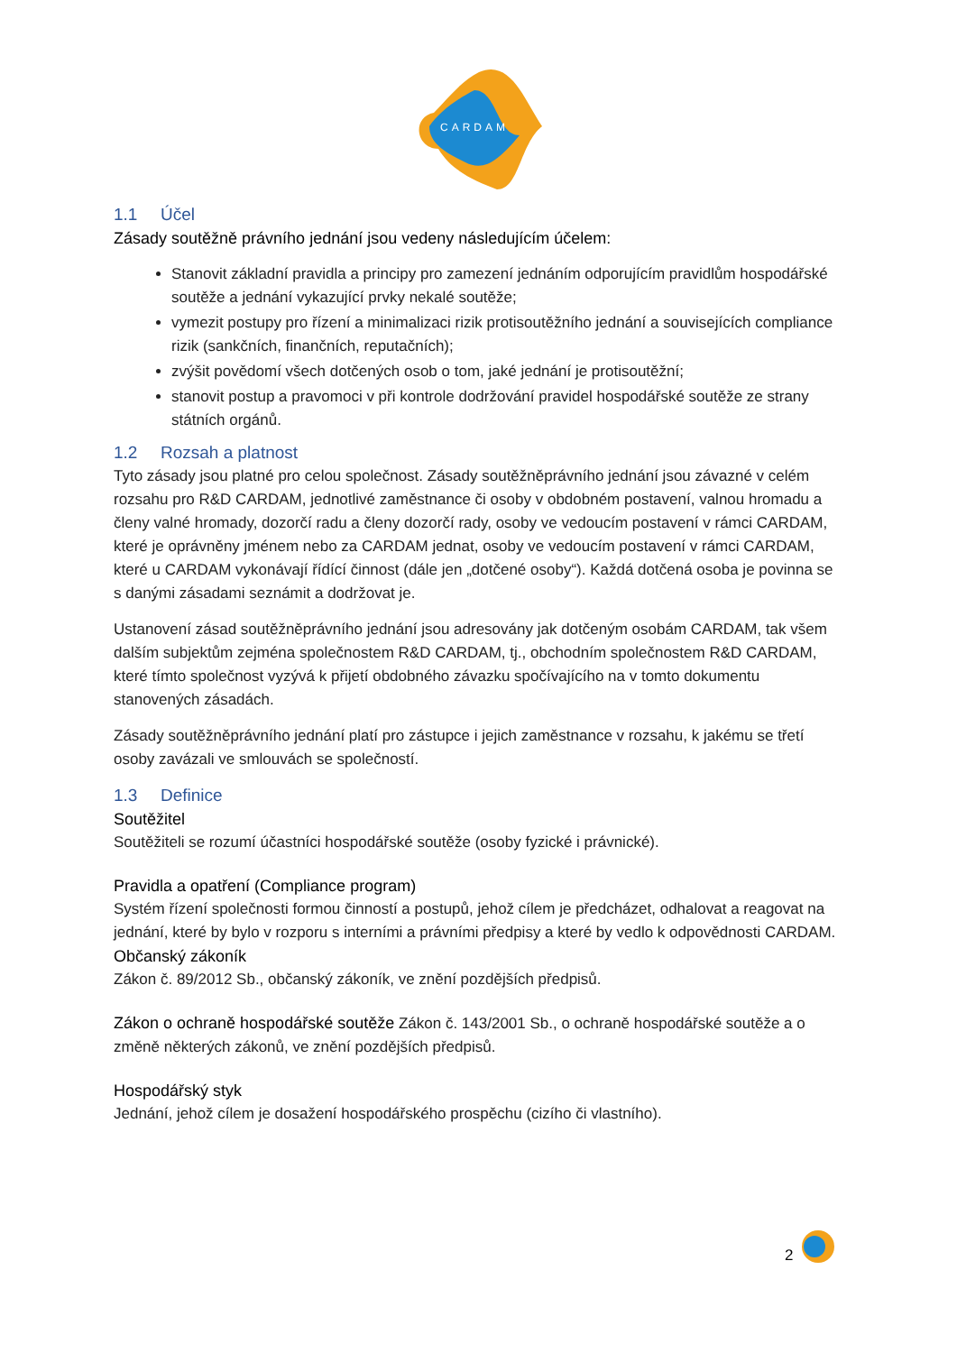CARDAM
1.1 Účel
Zásady soutěžně právního jednání jsou vedeny následujícím účelem:
Stanovit základní pravidla a principy pro zamezení jednáním odporujícím pravidlům hospodářské soutěže a jednání vykazující prvky nekalé soutěže;
vymezit postupy pro řízení a minimalizaci rizik protisoutěžního jednání a souvisejících compliance rizik (sankčních, finančních, reputačních);
zvýšit povědomí všech dotčených osob o tom, jaké jednání je protisoutěžní;
stanovit postup a pravomoci v při kontrole dodržování pravidel hospodářské soutěže ze strany státních orgánů.
1.2 Rozsah a platnost
Tyto zásady jsou platné pro celou společnost. Zásady soutěžněprávního jednání jsou závazné v celém rozsahu pro R&D CARDAM, jednotlivé zaměstnance či osoby v obdobném postavení, valnou hromadu a členy valné hromady, dozorčí radu a členy dozorčí rady, osoby ve vedoucím postavení v rámci CARDAM, které je oprávněny jménem nebo za CARDAM jednat, osoby ve vedoucím postavení v rámci CARDAM, které u CARDAM vykonávají řídící činnost (dále jen „dotčené osoby“). Každá dotčená osoba je povinna se s danými zásadami seznámit a dodržovat je.
Ustanovení zásad soutěžněprávního jednání jsou adresovány jak dotčeným osobám CARDAM, tak všem dalším subjektům zejména společnostem R&D CARDAM, tj., obchodním společnostem R&D CARDAM, které tímto společnost vyzývá k přijetí obdobného závazku spočívajícího na v tomto dokumentu stanovených zásadách.
Zásady soutěžněprávního jednání platí pro zástupce i jejich zaměstnance v rozsahu, k jakému se třetí osoby zavázali ve smlouvách se společností.
1.3 Definice
Soutěžitel
Soutěžiteli se rozumí účastníci hospodářské soutěže (osoby fyzické i právnické).
Pravidla a opatření (Compliance program)
Systém řízení společnosti formou činností a postupů, jehož cílem je předcházet, odhalovat a reagovat na jednání, které by bylo v rozporu s interními a právními předpisy a které by vedlo k odpovědnosti CARDAM.
Občanský zákoník
Zákon č. 89/2012 Sb., občanský zákoník, ve znění pozdějších předpisů.
Zákon o ochraně hospodářské soutěže Zákon č. 143/2001 Sb., o ochraně hospodářské soutěže a o změně některých zákonů, ve znění pozdějších předpisů.
Hospodářský styk
Jednání, jehož cílem je dosažení hospodářského prospěchu (cizího či vlastního).
2